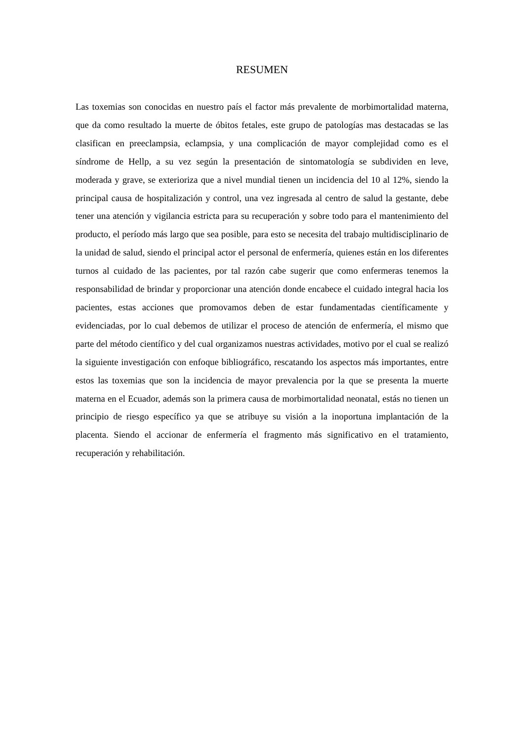RESUMEN
Las toxemias son conocidas en nuestro país el factor más prevalente de morbimortalidad materna, que da como resultado la muerte de óbitos fetales, este grupo de patologías mas destacadas se las clasifican en preeclampsia, eclampsia, y una complicación de mayor complejidad como es el síndrome de Hellp, a su vez según la presentación de sintomatología se subdividen en leve, moderada y grave, se exterioriza que a nivel mundial tienen un incidencia del 10 al 12%, siendo la principal causa de hospitalización y control, una vez ingresada al centro de salud la gestante, debe tener una atención y vigilancia estricta para su recuperación y sobre todo para el mantenimiento del producto, el período más largo que sea posible, para esto se necesita del trabajo multidisciplinario de la unidad de salud, siendo el principal actor el personal de enfermería, quienes están en los diferentes turnos al cuidado de las pacientes, por tal razón cabe sugerir que como enfermeras tenemos la responsabilidad de brindar y proporcionar una atención donde encabece el cuidado integral hacia los pacientes, estas acciones que promovamos deben de estar fundamentadas científicamente y evidenciadas, por lo cual debemos de utilizar el proceso de atención de enfermería, el mismo que parte del método científico y del cual organizamos nuestras actividades, motivo por el cual se realizó la siguiente investigación con enfoque bibliográfico, rescatando los aspectos más importantes, entre estos las toxemias que son la incidencia de mayor prevalencia por la que se presenta la muerte materna en el Ecuador, además son la primera causa de morbimortalidad neonatal, estás no tienen un principio de riesgo específico ya que se atribuye su visión a la inoportuna implantación de la placenta. Siendo el accionar de enfermería el fragmento más significativo en el tratamiento, recuperación y rehabilitación.